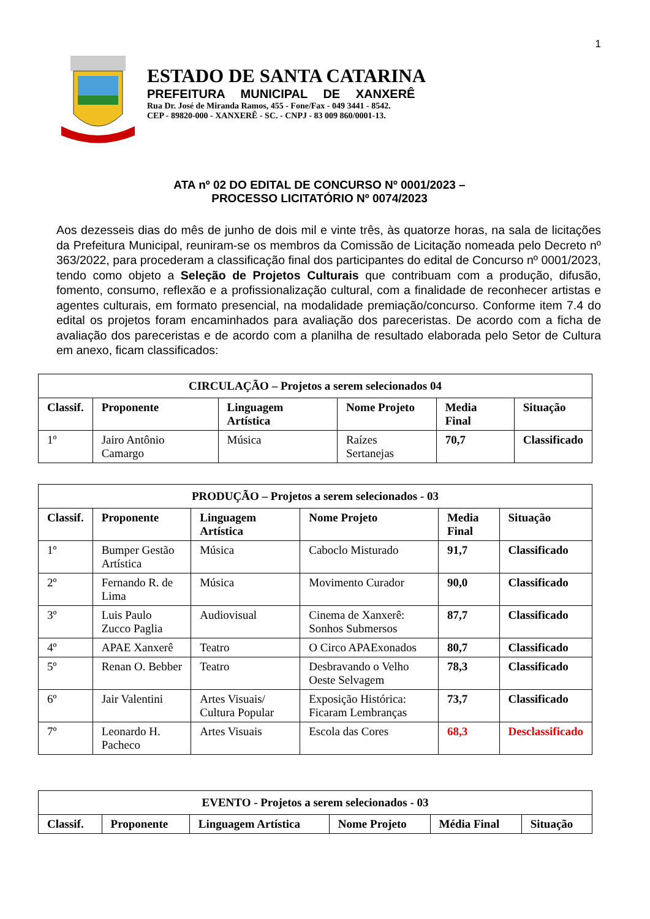1
ESTADO DE SANTA CATARINA
PREFEITURA MUNICIPAL DE XANXERÊ
Rua Dr. José de Miranda Ramos, 455 - Fone/Fax - 049 3441 - 8542.
CEP - 89820-000 - XANXERÊ - SC. - CNPJ - 83 009 860/0001-13.
ATA nº 02 DO EDITAL DE CONCURSO Nº 0001/2023 –
PROCESSO LICITATÓRIO Nº 0074/2023
Aos dezesseis dias do mês de junho de dois mil e vinte três, às quatorze horas, na sala de licitações da Prefeitura Municipal, reuniram-se os membros da Comissão de Licitação nomeada pelo Decreto nº 363/2022, para procederam a classificação final dos participantes do edital de Concurso nº 0001/2023, tendo como objeto a Seleção de Projetos Culturais que contribuam com a produção, difusão, fomento, consumo, reflexão e a profissionalização cultural, com a finalidade de reconhecer artistas e agentes culturais, em formato presencial, na modalidade premiação/concurso. Conforme item 7.4 do edital os projetos foram encaminhados para avaliação dos pareceristas. De acordo com a ficha de avaliação dos pareceristas e de acordo com a planilha de resultado elaborada pelo Setor de Cultura em anexo, ficam classificados:
| CIRCULAÇÃO – Projetos a serem selecionados 04 | | | | | |
| --- | --- | --- | --- | --- | --- |
| Classif. | Proponente | Linguagem Artística | Nome Projeto | Media Final | Situação |
| 1º | Jairo Antônio Camargo | Música | Raízes Sertanejas | 70,7 | Classificado |
| PRODUÇÃO – Projetos a serem selecionados - 03 | | | | | |
| --- | --- | --- | --- | --- | --- |
| Classif. | Proponente | Linguagem Artística | Nome Projeto | Media Final | Situação |
| 1º | Bumper Gestão Artística | Música | Caboclo Misturado | 91,7 | Classificado |
| 2º | Fernando R. de Lima | Música | Movimento Curador | 90,0 | Classificado |
| 3º | Luis Paulo Zucco Paglia | Audiovisual | Cinema de Xanxerê: Sonhos Submersos | 87,7 | Classificado |
| 4º | APAE Xanxerê | Teatro | O Circo APAExonados | 80,7 | Classificado |
| 5º | Renan O. Bebber | Teatro | Desbravando o Velho Oeste Selvagem | 78,3 | Classificado |
| 6º | Jair Valentini | Artes Visuais/ Cultura Popular | Exposição Histórica: Ficaram Lembranças | 73,7 | Classificado |
| 7º | Leonardo H. Pacheco | Artes Visuais | Escola das Cores | 68,3 | Desclassificado |
| EVENTO - Projetos a serem selecionados - 03 | | | | | |
| --- | --- | --- | --- | --- | --- |
| Classif. | Proponente | Linguagem Artística | Nome Projeto | Média Final | Situação |